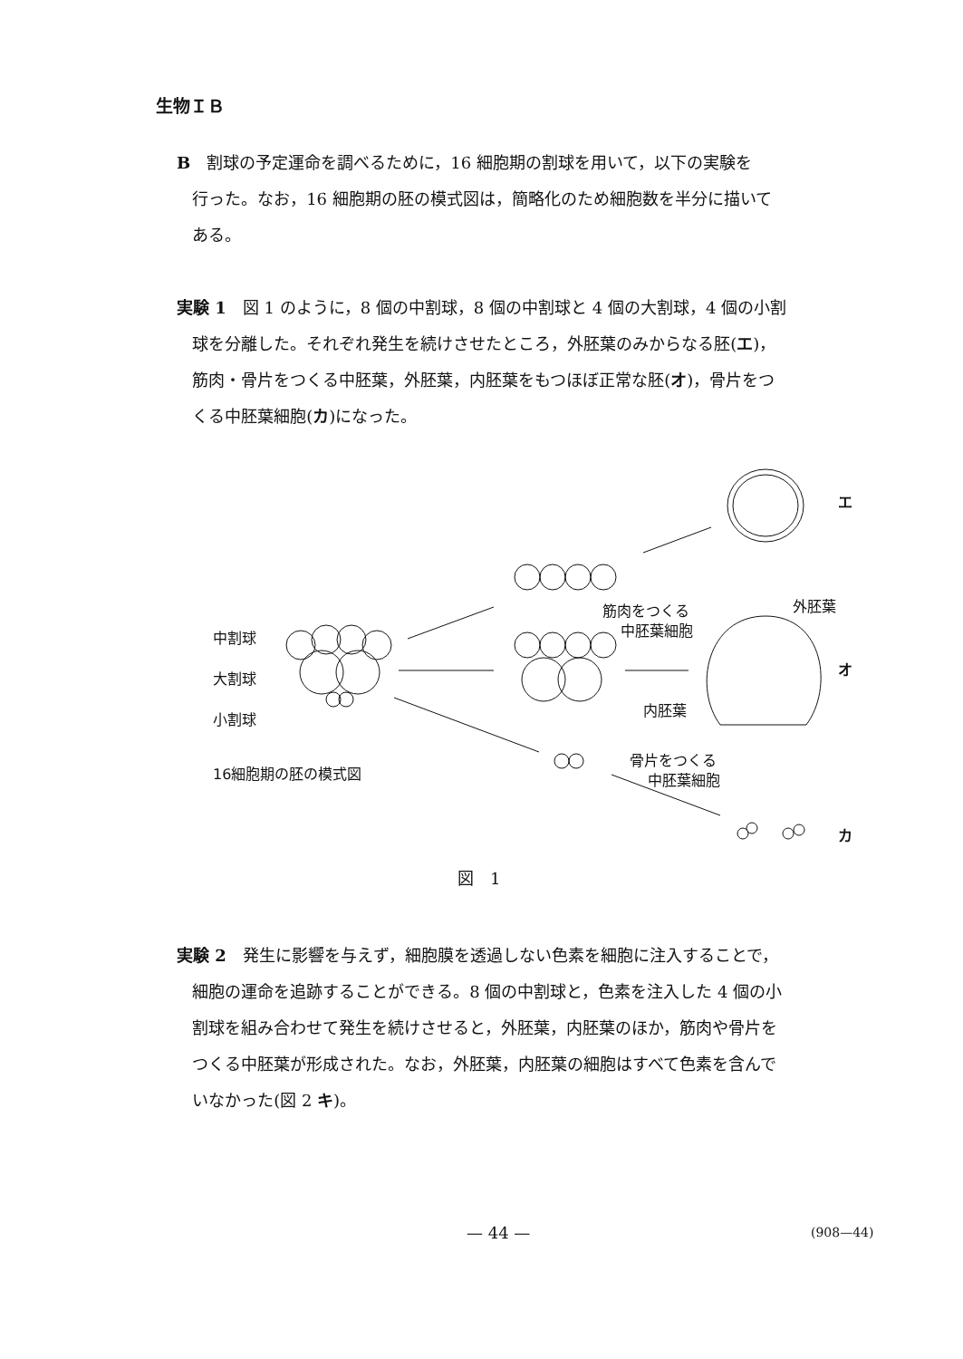生物ＩＢ
B　割球の予定運命を調べるために，16 細胞期の割球を用いて，以下の実験を
行った。なお，16 細胞期の胚の模式図は，簡略化のため細胞数を半分に描いて
ある。
実験 1　図 1 のように，8 個の中割球，8 個の中割球と 4 個の大割球，4 個の小割
球を分離した。それぞれ発生を続けさせたところ，外胚葉のみからなる胚(エ)，
筋肉・骨片をつくる中胚葉，外胚葉，内胚葉をもつほぼ正常な胚(オ)，骨片をつ
くる中胚葉細胞(カ)になった。
中割球
大割球
小割球
16細胞期の胚の模式図
エ
筋肉をつくる
中胚葉細胞
外胚葉
オ
内胚葉
骨片をつくる
中胚葉細胞
カ
図　1
実験 2　発生に影響を与えず，細胞膜を透過しない色素を細胞に注入することで，
細胞の運命を追跡することができる。8 個の中割球と，色素を注入した 4 個の小
割球を組み合わせて発生を続けさせると，外胚葉，内胚葉のほか，筋肉や骨片を
つくる中胚葉が形成された。なお，外胚葉，内胚葉の細胞はすべて色素を含んで
いなかった(図 2 キ)。
— 44 — (908—44)